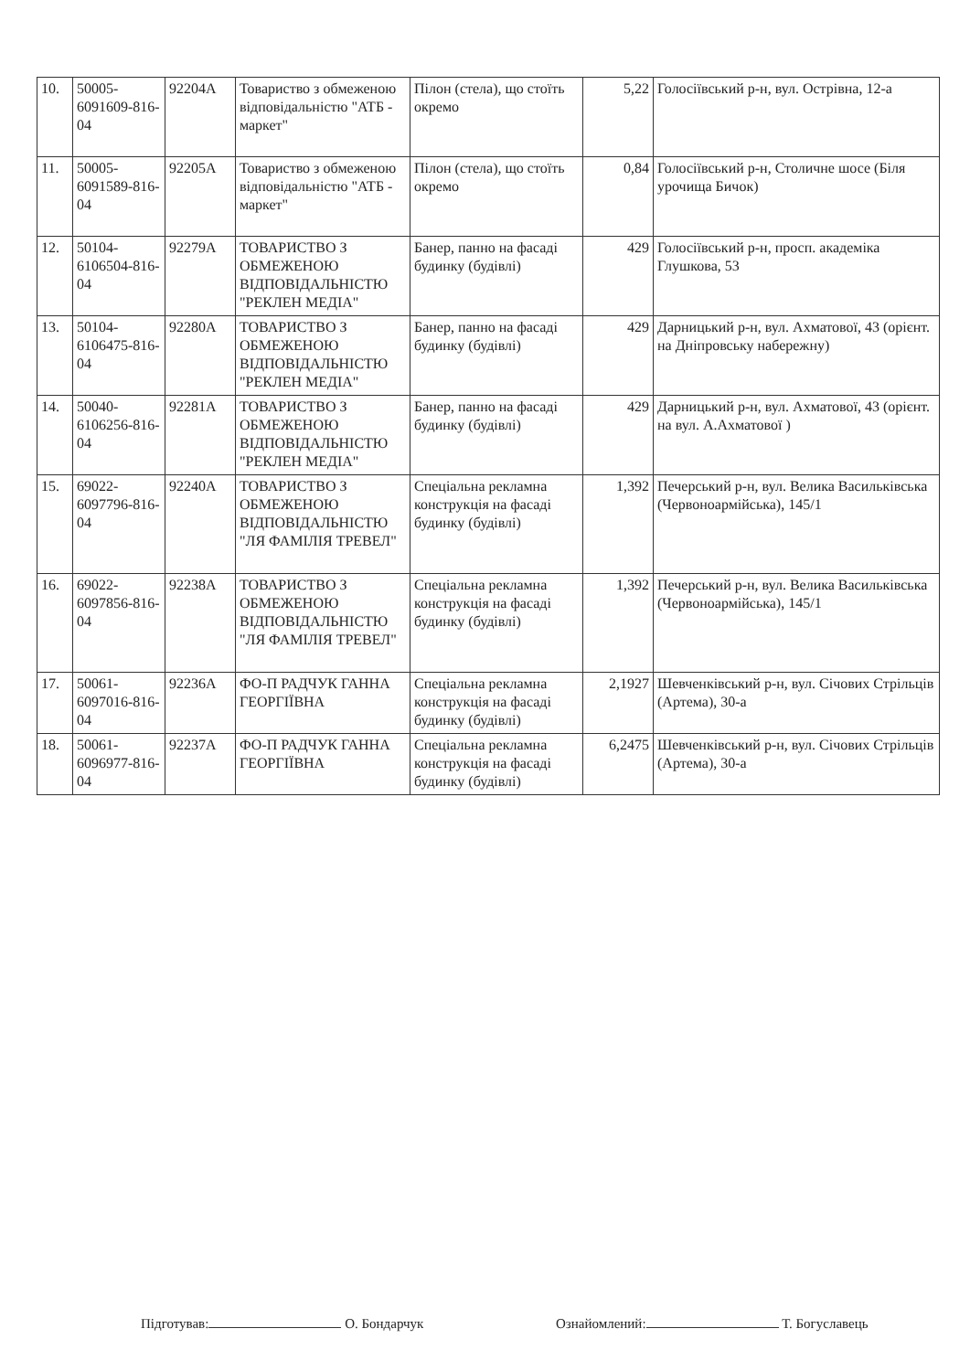| 10. | 50005-6091609-816-04 | 92204А | Товариство з обмеженою відповідальністю "АТБ - маркет" | Пілон (стела), що стоїть окремо | 5,22 | Голосіївський р-н, вул. Острівна, 12-а |
| 11. | 50005-6091589-816-04 | 92205А | Товариство з обмеженою відповідальністю "АТБ - маркет" | Пілон (стела), що стоїть окремо | 0,84 | Голосіївський р-н, Столичне шосе (Біля урочища Бичок) |
| 12. | 50104-6106504-816-04 | 92279А | ТОВАРИСТВО З ОБМЕЖЕНОЮ ВІДПОВІДАЛЬНІСТЮ "РЕКЛЕН МЕДІА" | Банер, панно на фасаді будинку (будівлі) | 429 | Голосіївський р-н, просп. академіка Глушкова, 53 |
| 13. | 50104-6106475-816-04 | 92280А | ТОВАРИСТВО З ОБМЕЖЕНОЮ ВІДПОВІДАЛЬНІСТЮ "РЕКЛЕН МЕДІА" | Банер, панно на фасаді будинку (будівлі) | 429 | Дарницький р-н, вул. Ахматової, 43 (орієнт. на Дніпровську набережну) |
| 14. | 50040-6106256-816-04 | 92281А | ТОВАРИСТВО З ОБМЕЖЕНОЮ ВІДПОВІДАЛЬНІСТЮ "РЕКЛЕН МЕДІА" | Банер, панно на фасаді будинку (будівлі) | 429 | Дарницький р-н, вул. Ахматової, 43 (орієнт. на вул. А.Ахматової ) |
| 15. | 69022-6097796-816-04 | 92240А | ТОВАРИСТВО З ОБМЕЖЕНОЮ ВІДПОВІДАЛЬНІСТЮ "ЛЯ ФАМІЛІЯ ТРЕВЕЛ" | Спеціальна рекламна конструкція на фасаді будинку (будівлі) | 1,392 | Печерський р-н, вул. Велика Васильківська (Червоноармійська), 145/1 |
| 16. | 69022-6097856-816-04 | 92238А | ТОВАРИСТВО З ОБМЕЖЕНОЮ ВІДПОВІДАЛЬНІСТЮ "ЛЯ ФАМІЛІЯ ТРЕВЕЛ" | Спеціальна рекламна конструкція на фасаді будинку (будівлі) | 1,392 | Печерський р-н, вул. Велика Васильківська (Червоноармійська), 145/1 |
| 17. | 50061-6097016-816-04 | 92236А | ФО-П РАДЧУК ГАННА ГЕОРГІЇВНА | Спеціальна рекламна конструкція на фасаді будинку (будівлі) | 2,1927 | Шевченківський р-н, вул. Січових Стрільців (Артема), 30-а |
| 18. | 50061-6096977-816-04 | 92237А | ФО-П РАДЧУК ГАННА ГЕОРГІЇВНА | Спеціальна рекламна конструкція на фасаді будинку (будівлі) | 6,2475 | Шевченківський р-н, вул. Січових Стрільців (Артема), 30-а |
Підготував: О. Бондарчук Ознайомлений: Т. Богуславець